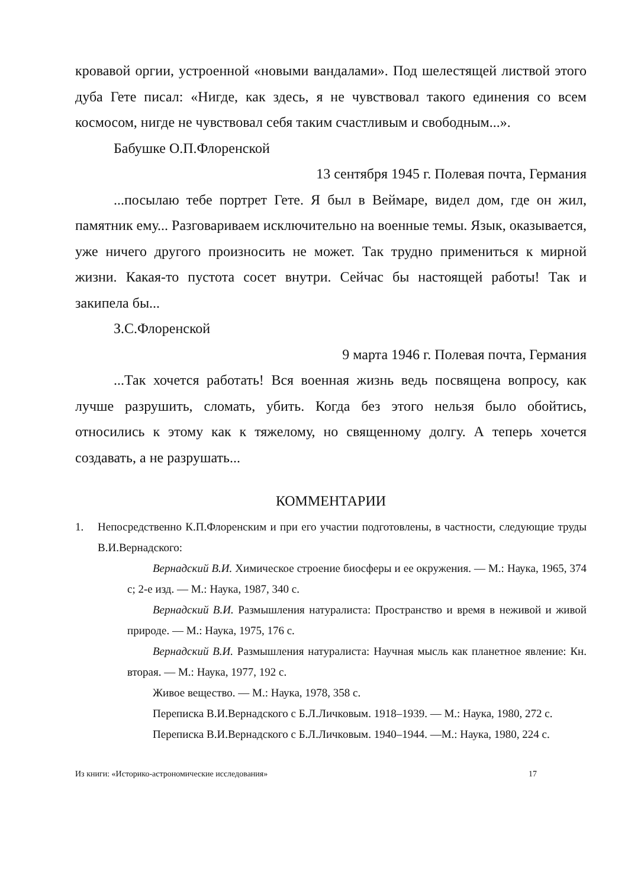кровавой оргии, устроенной «новыми вандалами». Под шелестящей листвой этого дуба Гете писал: «Нигде, как здесь, я не чувствовал такого единения со всем космосом, нигде не чувствовал себя таким счастливым и свободным...».
Бабушке О.П.Флоренской
13 сентября 1945 г. Полевая почта, Германия
...посылаю тебе портрет Гете. Я был в Веймаре, видел дом, где он жил, памятник ему... Разговариваем исключительно на военные темы. Язык, оказывается, уже ничего другого произносить не может. Так трудно примениться к мирной жизни. Какая-то пустота сосет внутри. Сейчас бы настоящей работы! Так и закипела бы...
З.С.Флоренской
9 марта 1946 г. Полевая почта, Германия
...Так хочется работать! Вся военная жизнь ведь посвящена вопросу, как лучше разрушить, сломать, убить. Когда без этого нельзя было обойтись, относились к этому как к тяжелому, но священному долгу. А теперь хочется создавать, а не разрушать...
КОММЕНТАРИИ
1.
Непосредственно К.П.Флоренским и при его участии подготовлены, в частности, следующие труды В.И.Вернадского:
Вернадский В.И. Химическое строение биосферы и ее окружения. — М.: Наука, 1965, 374 с; 2-е изд. — М.: Наука, 1987, 340 с.
Вернадский В.И. Размышления натуралиста: Пространство и время в неживой и живой природе. — М.: Наука, 1975, 176 с.
Вернадский В.И. Размышления натуралиста: Научная мысль как планетное явление: Кн. вторая. — М.: Наука, 1977, 192 с.
Живое вещество. — М.: Наука, 1978, 358 с.
Переписка В.И.Вернадского с Б.Л.Личковым. 1918–1939. — М.: Наука, 1980, 272 с.
Переписка В.И.Вернадского с Б.Л.Личковым. 1940–1944. —М.: Наука, 1980, 224 с.
Из книги: «Историко-астрономические исследования» 17